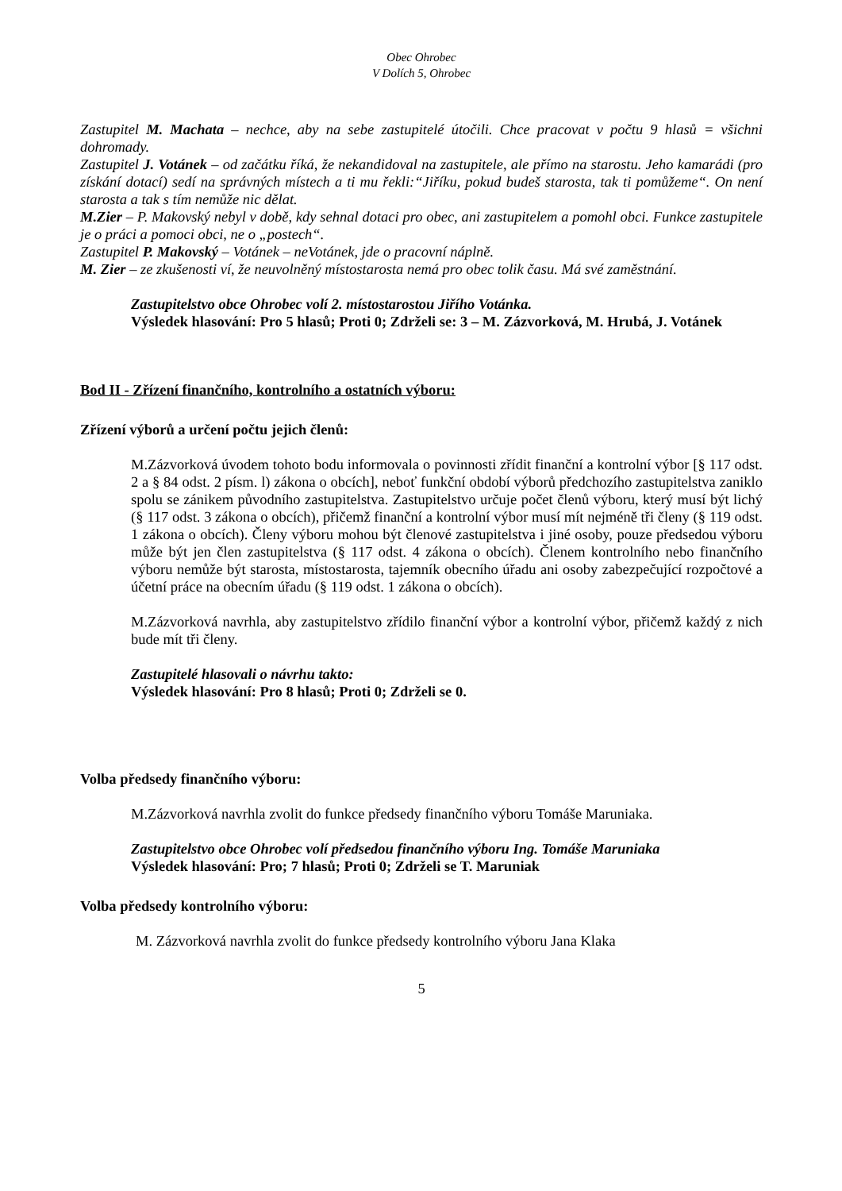Obec Ohrobec
V Dolích 5, Ohrobec
Zastupitel M. Machata – nechce, aby na sebe zastupitelé útočili. Chce pracovat v počtu 9 hlasů = všichni dohromady.
Zastupitel J. Votánek – od začátku říká, že nekandidoval na zastupitele, ale přímo na starostu. Jeho kamarádi (pro získání dotací) sedí na správných místech a ti mu řekli:“Jiříku, pokud budeš starosta, tak ti pomůžeme“. On není starosta a tak s tím nemůže nic dělat.
M.Zier – P. Makovský nebyl v době, kdy sehnal dotaci pro obec, ani zastupitelem a pomohl obci. Funkce zastupitele je o práci a pomoci obci, ne o „postech“.
Zastupitel P. Makovský – Votánek – neVotánek, jde o pracovní náplně.
M. Zier – ze zkušenosti ví, že neuvolněný místostarosta nemá pro obec tolik času. Má své zaměstnání.
Zastupitelstvo obce Ohrobec volí 2. místostarostou Jiřího Votánka.
Výsledek hlasování: Pro 5 hlasů; Proti 0; Zdrželi se: 3 – M. Zázvorková, M. Hrubá, J. Votánek
Bod II - Zřízení finančního, kontrolního a ostatních výboru:
Zřízení výborů a určení počtu jejich členů:
M.Zázvorková úvodem tohoto bodu informovala o povinnosti zřídit finanční a kontrolní výbor [§ 117 odst. 2 a § 84 odst. 2 písm. l) zákona o obcích], neboť funkční období výborů předchozího zastupitelstva zaniklo spolu se zánikem původního zastupitelstva. Zastupitelstvo určuje počet členů výboru, který musí být lichý (§ 117 odst. 3 zákona o obcích), přičemž finanční a kontrolní výbor musí mít nejméně tři členy (§ 119 odst. 1 zákona o obcích). Členy výboru mohou být členové zastupitelstva i jiné osoby, pouze předsedou výboru může být jen člen zastupitelstva (§ 117 odst. 4 zákona o obcích). Členem kontrolního nebo finančního výboru nemůže být starosta, místostarosta, tajemník obecního úřadu ani osoby zabezpečující rozpočtové a účetní práce na obecním úřadu (§ 119 odst. 1 zákona o obcích).
M.Zázvorková navrhla, aby zastupitelstvo zřídilo finanční výbor a kontrolní výbor, přičemž každý z nich bude mít tři členy.
Zastupitelé hlasovali o návrhu takto:
Výsledek hlasování: Pro 8 hlasů; Proti 0; Zdrželi se 0.
Volba předsedy finančního výboru:
M.Zázvorková navrhla zvolit do funkce předsedy finančního výboru Tomáše Maruniaka.
Zastupitelstvo obce Ohrobec volí předsedou finančního výboru Ing. Tomáše Maruniaka
Výsledek hlasování: Pro; 7 hlasů; Proti 0; Zdrželi se T. Maruniak
Volba předsedy kontrolního výboru:
M. Zázvorková navrhla zvolit do funkce předsedy kontrolního výboru Jana Klaka
5